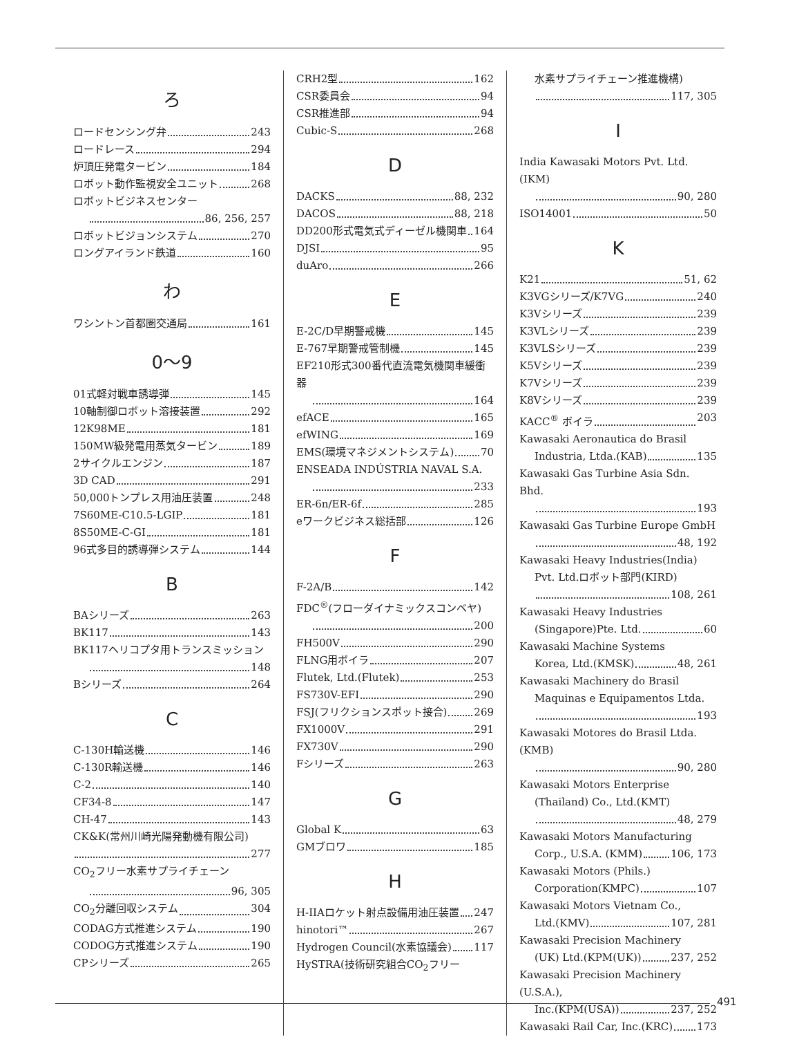ろ
ロードセンシング弁 243
ロードレース 294
炉頂圧発電タービン 184
ロボット動作監視安全ユニット 268
ロボットビジネスセンター
86, 256, 257
ロボットビジョンシステム 270
ロングアイランド鉄道 160
わ
ワシントン首都圏交通局 161
0〜9
01式軽対戦車誘導弾 145
10軸制御ロボット溶接装置 292
12K98ME 181
150MW級発電用蒸気タービン 189
2サイクルエンジン 187
3D CAD 291
50,000トンプレス用油圧装置 248
7S60ME-C10.5-LGIP 181
8S50ME-C-GI 181
96式多目的誘導弾システム 144
B
BAシリーズ 263
BK117 143
BK117ヘリコプタ用トランスミッション
148
Bシリーズ 264
C
C-130H輸送機 146
C-130R輸送機 146
C-2 140
CF34-8 147
CH-47 143
CK&K(常州川崎光陽発動機有限公司)
277
CO<sub>2</sub>フリー水素サプライチェーン
96, 305
CO<sub>2</sub>分離回収システム 304
CODAG方式推進システム 190
CODOG方式推進システム 190
CPシリーズ 265
CRH2型 162
CSR委員会 94
CSR推進部 94
Cubic-S 268
D
DACKS 88, 232
DACOS 88, 218
DD200形式電気式ディーゼル機関車 164
DJSI 95
duAro 266
E
E-2C/D早期警戒機 145
E-767早期警戒管制機 145
EF210形式300番代直流電気機関車緩衝器
164
efACE 165
efWING 169
EMS(環境マネジメントシステム) 70
ENSEADA INDÚSTRIA NAVAL S.A.
233
ER-6n/ER-6f 285
eワークビジネス総括部 126
F
F-2A/B 142
FDC<sup>®</sup>(フローダイナミックスコンベヤ)
200
FH500V 290
FLNG用ボイラ 207
Flutek, Ltd.(Flutek) 253
FS730V-EFI 290
FSJ(フリクションスポット接合) 269
FX1000V 291
FX730V 290
Fシリーズ 263
G
Global K 63
GMブロワ 185
H
H-IIAロケット射点設備用油圧装置 247
hinotori™ 267
Hydrogen Council(水素協議会) 117
HySTRA(技術研究組合CO<sub>2</sub>フリー
水素サプライチェーン推進機構)
117, 305
I
India Kawasaki Motors Pvt. Ltd.(IKM)
90, 280
ISO14001 50
K
K21 51, 62
K3VGシリーズ/K7VG 240
K3Vシリーズ 239
K3VLシリーズ 239
K3VLSシリーズ 239
K5Vシリーズ 239
K7Vシリーズ 239
K8Vシリーズ 239
KACC<sup>®</sup> ボイラ 203
Kawasaki Aeronautica do Brasil
Industria, Ltda.(KAB) 135
Kawasaki Gas Turbine Asia Sdn. Bhd.
193
Kawasaki Gas Turbine Europe GmbH
48, 192
Kawasaki Heavy Industries(India)
Pvt. Ltd.ロボット部門(KIRD)
108, 261
Kawasaki Heavy Industries
(Singapore)Pte. Ltd. 60
Kawasaki Machine Systems
Korea, Ltd.(KMSK) 48, 261
Kawasaki Machinery do Brasil
Maquinas e Equipamentos Ltda.
193
Kawasaki Motores do Brasil Ltda.(KMB)
90, 280
Kawasaki Motors Enterprise
(Thailand) Co., Ltd.(KMT)
48, 279
Kawasaki Motors Manufacturing
Corp., U.S.A. (KMM) 106, 173
Kawasaki Motors (Phils.)
Corporation(KMPC) 107
Kawasaki Motors Vietnam Co.,
Ltd.(KMV) 107, 281
Kawasaki Precision Machinery
(UK) Ltd.(KPM(UK)) 237, 252
Kawasaki Precision Machinery (U.S.A.),
Inc.(KPM(USA)) 237, 252
Kawasaki Rail Car, Inc.(KRC) 173
491